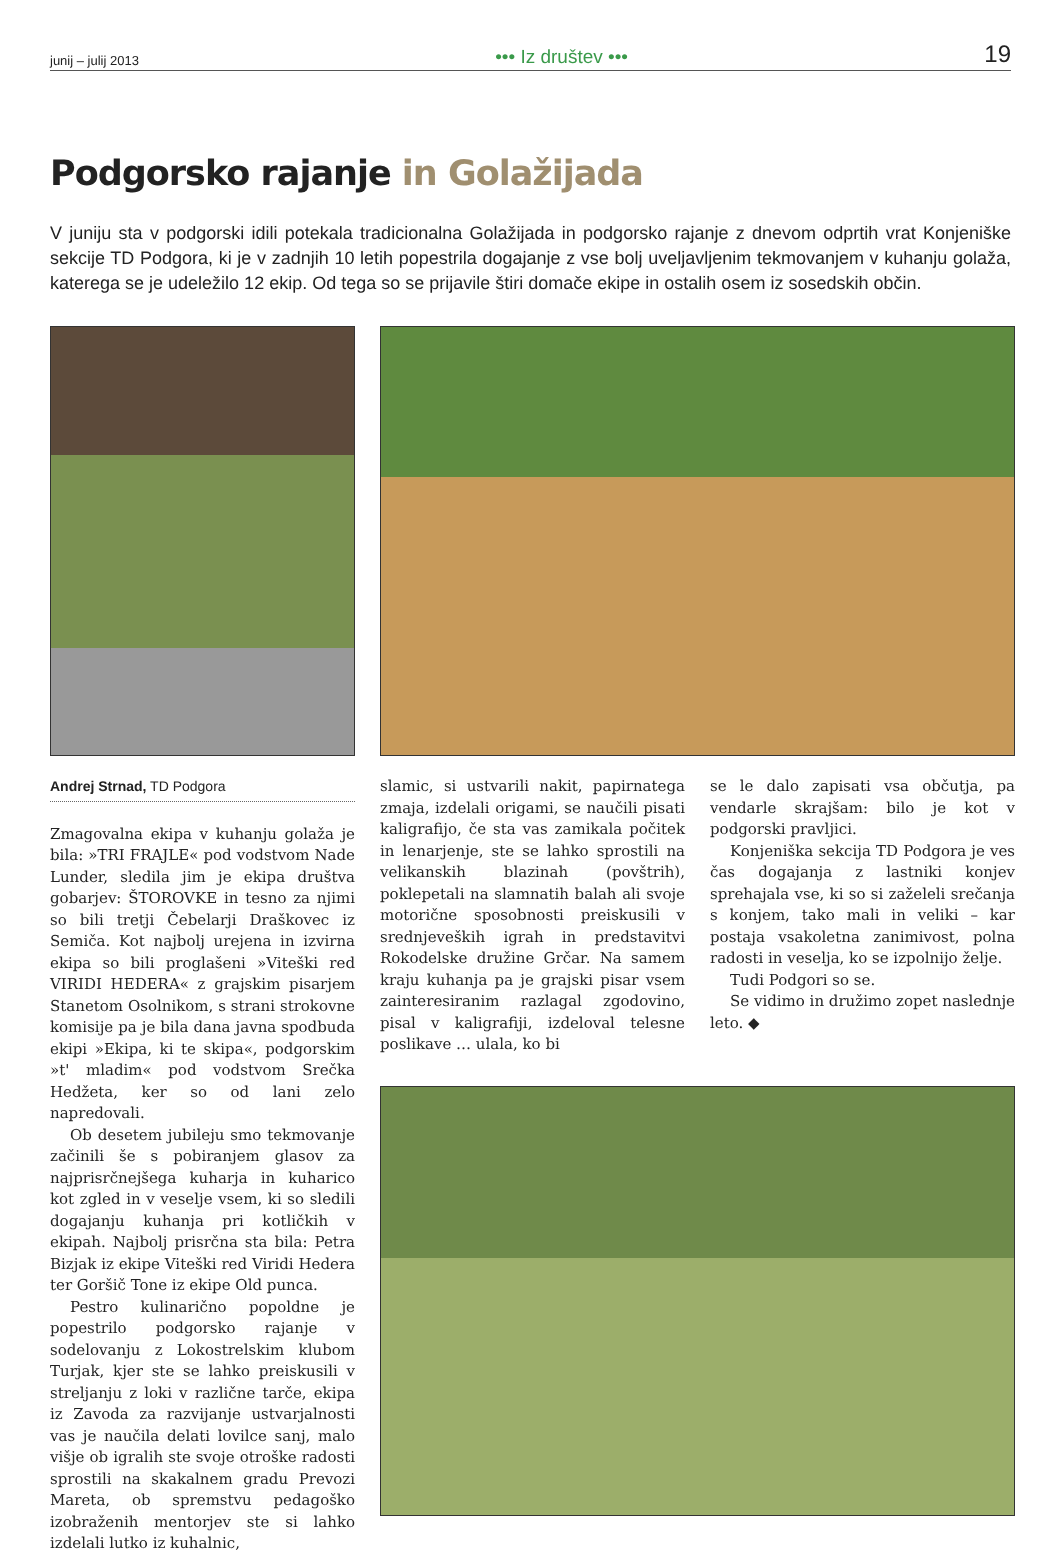junij – julij 2013 ••• Iz društev ••• 19
Podgorsko rajanje in Golažijada
V juniju sta v podgorski idili potekala tradicionalna Golažijada in podgorsko rajanje z dnevom odprtih vrat Konjeniške sekcije TD Podgora, ki je v zadnjih 10 letih popestrila dogajanje z vse bolj uveljavljenim tekmovanjem v kuhanju golaža, katerega se je udeležilo 12 ekip. Od tega so se prijavile štiri domače ekipe in ostalih osem iz sosedskih občin.
Andrej Strnad, TD Podgora
Zmagovalna ekipa v kuhanju golaža je bila: »TRI FRAJLE« pod vodstvom Nade Lunder, sledila jim je ekipa društva gobarjev: ŠTOROVKE in tesno za njimi so bili tretji Čebelarji Draškovec iz Semiča. Kot najbolj urejena in izvirna ekipa so bili proglašeni »Viteški red VIRIDI HEDERA« z grajskim pisarjem Stanetom Osolnikom, s strani strokovne komisije pa je bila dana javna spodbuda ekipi »Ekipa, ki te skipa«, podgorskim »t' mladim« pod vodstvom Srečka Hedžeta, ker so od lani zelo napredovali.
Ob desetem jubileju smo tekmovanje začinili še s pobiranjem glasov za najprisrčnejšega kuharja in kuharico kot zgled in v veselje vsem, ki so sledili dogajanju kuhanja pri kotličkih v ekipah. Najbolj prisrčna sta bila: Petra Bizjak iz ekipe Viteški red Viridi Hedera ter Goršič Tone iz ekipe Old punca.
Pestro kulinarično popoldne je popestrilo podgorsko rajanje v sodelovanju z Lokostrelskim klubom Turjak, kjer ste se lahko preiskusili v streljanju z loki v različne tarče, ekipa iz Zavoda za razvijanje ustvarjalnosti vas je naučila delati lovilce sanj, malo višje ob igralih ste svoje otroške radosti sprostili na skakalnem gradu Prevozi Mareta, ob spremstvu pedagoško izobraženih mentorjev ste si lahko izdelali lutko iz kuhalnic,
slamic, si ustvarili nakit, papirnatega zmaja, izdelali origami, se naučili pisati kaligrafijo, če sta vas zamikala počitek in lenarjenje, ste se lahko sprostili na velikanskih blazinah (povštrih), poklepetali na slamnatih balah ali svoje motorične sposobnosti preiskusili v srednjeveških igrah in predstavitvi Rokodelske družine Grčar. Na samem kraju kuhanja pa je grajski pisar vsem zainteresiranim razlagal zgodovino, pisal v kaligrafiji, izdeloval telesne poslikave … ulala, ko bi
se le dalo zapisati vsa občutja, pa vendarle skrajšam: bilo je kot v podgorski pravljici.
Konjeniška sekcija TD Podgora je ves čas dogajanja z lastniki konjev sprehajala vse, ki so si zaželeli srečanja s konjem, tako mali in veliki – kar postaja vsakoletna zanimivost, polna radosti in veselja, ko se izpolnijo želje.
Tudi Podgori so se.
Se vidimo in družimo zopet naslednje leto. ◆